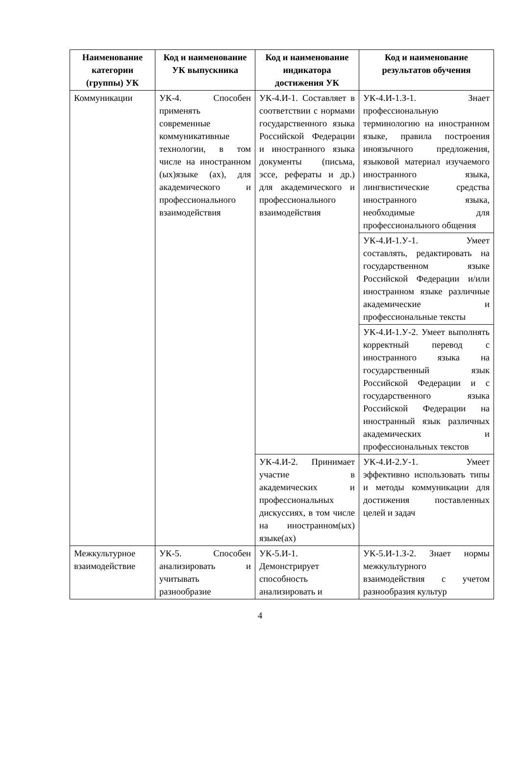| Наименование категории (группы) УК | Код и наименование УК выпускника | Код и наименование индикатора достижения УК | Код и наименование результатов обучения |
| --- | --- | --- | --- |
| Коммуникации | УК-4. Способен применять современные коммуникативные технологии, в том числе на иностранном (ых)языке (ах), для академического и профессионального взаимодействия | УК-4.И-1. Составляет в соответствии с нормами государственного языка Российской Федерации и иностранного языка документы (письма, эссе, рефераты и др.) для академического и профессионального взаимодействия | УК-4.И-1.З-1. Знает профессиональную терминологию на иностранном языке, правила построения иноязычного предложения, языковой материал изучаемого иностранного языка, лингвистические средства иностранного языка, необходимые для профессионального общения |
| | | | УК-4.И-1.У-1. Умеет составлять, редактировать на государственном языке Российской Федерации и/или иностранном языке различные академические и профессиональные тексты |
| | | | УК-4.И-1.У-2. Умеет выполнять корректный перевод с иностранного языка на государственный язык Российской Федерации и с государственного языка Российской Федерации на иностранный язык различных академических и профессиональных текстов |
| | | УК-4.И-2. Принимает участие в академических и профессиональных дискуссиях, в том числе на иностранном(ых) языке(ах) | УК-4.И-2.У-1. Умеет эффективно использовать типы и методы коммуникации для достижения поставленных целей и задач |
| Межкультурное взаимодействие | УК-5. Способен анализировать и учитывать разнообразие | УК-5.И-1. Демонстрирует способность анализировать и | УК-5.И-1.З-2. Знает нормы межкультурного взаимодействия с учетом разнообразия культур |
4